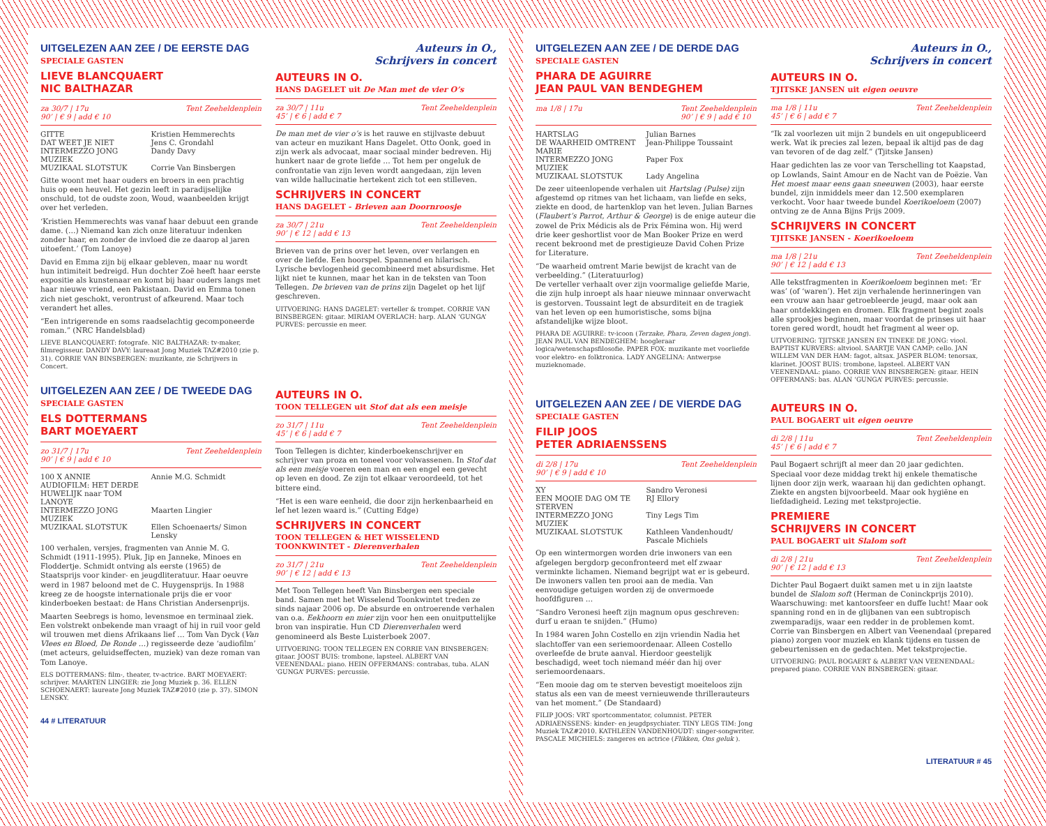UITGELEZEN AAN ZEE / DE EERSTE DAG
SPECIALE GASTEN
LIEVE BLANCQUAERT
NIC BALTHAZAR
za 30/7 | 17u
90’ | € 9 | add € 10 Tent Zeeheldenplein
GITTE Kristien Hemmerechts DAT WEET JE NIET Jens C. Grondahl INTERMEZZO JONG MUZIEK Dandy Davy MUZIKAAL SLOTSTUK Corrie Van Binsbergen
Gitte woont met haar ouders en broers in een prachtig huis op een heuvel. Het gezin leeft in paradijselijke onschuld, tot de oudste zoon, Woud, waanbeelden krijgt over het verleden.
‘Kristien Hemmerechts was vanaf haar debuut een grande dame. (…) Niemand kan zich onze literatuur indenken zonder haar, en zonder de invloed die ze daarop al jaren uitoefent.’ (Tom Lanoye)
David en Emma zijn bij elkaar gebleven, maar nu wordt hun intimiteit bedreigd. Hun dochter Zoë heeft haar eerste expositie als kunstenaar en komt bij haar ouders langs met haar nieuwe vriend, een Pakistaan. David en Emma tonen zich niet geschokt, verontrust of afkeurend. Maar toch verandert het alles.
“Een intrigerende en soms raadselachtig gecomponeerde roman.” (NRC Handelsblad)
LIEVE BLANCQUAERT: fotografe. NIC BALTHAZAR: tv-maker, filmregisseur. DANDY DAVY: laureaat Jong Muziek TAZ#2010 (zie p. 31). CORRIE VAN BINSBERGEN: muzikante, zie Schrijvers in Concert.
Auteurs in O.,
Schrijvers in concert
AUTEURS IN O.
HANS DAGELET uit De Man met de vier O’s
za 30/7 | 11u
45’ | € 6 | add € 7 Tent Zeeheldenplein
De man met de vier o’s is het rauwe en stijlvaste debuut van acteur en muzikant Hans Dagelet. Otto Oonk, goed in zijn werk als advocaat, maar sociaal minder bedreven. Hij hunkert naar de grote liefde … Tot hem per ongeluk de confrontatie van zijn leven wordt aangedaan, zijn leven van wilde hallucinatie hertekent zich tot een stilleven.
SCHRIJVERS IN CONCERT
HANS DAGELET - Brieven aan Doornroosje
za 30/7 | 21u
90’ | € 12 | add € 13 Tent Zeeheldenplein
Brieven van de prins over het leven, over verlangen en over de liefde. Een hoorspel. Spannend en hilarisch. Lyrische bevlogenheid gecombineerd met absurdisme. Het lijkt niet te kunnen, maar het kan in de teksten van Toon Tellegen. De brieven van de prins zijn Dagelet op het lijf geschreven.
UITVOERING: HANS DAGELET: verteller & trompet. CORRIE VAN BINSBERGEN: gitaar. MIRIAM OVERLACH: harp. ALAN ‘GUNGA’ PURVES: percussie en meer.
UITGELEZEN AAN ZEE / DE TWEEDE DAG
SPECIALE GASTEN
ELS DOTTERMANS
BART MOEYAERT
zo 31/7 | 17u
90’ | € 9 | add € 10 Tent Zeeheldenplein
100 X ANNIE Annie M.G. Schmidt AUDIOFILM: HET DERDE HUWELIJK naar TOM LANOYE INTERMEZZO JONG MUZIEK Maarten Lingier MUZIKAAL SLOTSTUK Ellen Schoenaerts/ Simon Lensky
100 verhalen, versjes, fragmenten van Annie M. G. Schmidt (1911-1995). Pluk, Jip en Janneke, Minoes en Floddertje. Schmidt ontving als eerste (1965) de Staatsprijs voor kinder- en jeugdliteratuur. Haar oeuvre werd in 1987 beloond met de C. Huygensprijs. In 1988 kreeg ze de hoogste internationale prijs die er voor kinderboeken bestaat: de Hans Christian Andersenprijs.
Maarten Seebregs is homo, levensmoe en terminaal ziek. Een volstrekt onbekende man vraagt of hij in ruil voor geld wil trouwen met diens Afrikaans lief … Tom Van Dyck (Van Vlees en Bloed, De Ronde …) regisseerde deze ‘audiofilm’ (met acteurs, geluidseffecten, muziek) van deze roman van Tom Lanoye.
ELS DOTTERMANS: film-, theater, tv-actrice. BART MOEYAERT: schrijver. MAARTEN LINGIER: zie Jong Muziek p. 36. ELLEN SCHOENAERT: laureate Jong Muziek TAZ#2010 (zie p. 37). SIMON LENSKY.
AUTEURS IN O.
TOON TELLEGEN uit Stof dat als een meisje
zo 31/7 | 11u
45’ | € 6 | add € 7 Tent Zeeheldenplein
Toon Tellegen is dichter, kinderboekenschrijver en schrijver van proza en toneel voor volwassenen. In Stof dat als een meisje voeren een man en een engel een gevecht op leven en dood. Ze zijn tot elkaar veroordeeld, tot het bittere eind.
“Het is een ware eenheid, die door zijn herkenbaarheid en lef het lezen waard is.” (Cutting Edge)
SCHRIJVERS IN CONCERT
TOON TELLEGEN & HET WISSELEND TOONKWINTET - Dierenverhalen
zo 31/7 | 21u
90’ | € 12 | add € 13 Tent Zeeheldenplein
Met Toon Tellegen heeft Van Binsbergen een speciale band. Samen met het Wisselend Toonkwintet treden ze sinds najaar 2006 op. De absurde en ontroerende verhalen van o.a. Eekhoorn en mier zijn voor hen een onuitputtelijke bron van inspiratie. Hun CD Dierenverhalen werd genomineerd als Beste Luisterboek 2007.
UITVOERING: TOON TELLEGEN EN CORRIE VAN BINSBERGEN: gitaar. JOOST BUIS: trombone, lapsteel. ALBERT VAN VEENENDAAL: piano. HEIN OFFERMANS: contrabas, tuba. ALAN ‘GUNGA’ PURVES: percussie.
44 # LITERATUUR
UITGELEZEN AAN ZEE / DE DERDE DAG
SPECIALE GASTEN
PHARA DE AGUIRRE
JEAN PAUL VAN BENDEGHEM
ma 1/8 | 17u Tent Zeeheldenplein
90’ | € 9 | add € 10
HARTSLAG Julian Barnes DE WAARHEID OMTRENT MARIE Jean-Philippe Toussaint INTERMEZZO JONG MUZIEK Paper Fox MUZIKAAL SLOTSTUK Lady Angelina
De zeer uiteenlopende verhalen uit Hartslag (Pulse) zijn afgestemd op ritmes van het lichaam, van liefde en seks, ziekte en dood, de hartenklop van het leven. Julian Barnes (Flaubert’s Parrot, Arthur & George) is de enige auteur die zowel de Prix Médicis als de Prix Fémina won. Hij werd drie keer geshortlist voor de Man Booker Prize en werd recent bekroond met de prestigieuze David Cohen Prize for Literature.
“De waarheid omtrent Marie bewijst de kracht van de verbeelding.” (Literatuurlog)
De verteller verhaalt over zijn voormalige geliefde Marie, die zijn hulp inroept als haar nieuwe minnaar onverwacht is gestorven. Toussaint legt de absurditeit en de tragiek van het leven op een humoristische, soms bijna afstandelijke wijze bloot.
PHARA DE AGUIRRE: tv-icoon (Terzake, Phara, Zeven dagen jong). JEAN PAUL VAN BENDEGHEM: hoogleraar logica/wetenschapsfilosofie. PAPER FOX: muzikante met voorliefde voor elektro- en folktronica. LADY ANGELINA: Antwerpse muzieknomade.
Auteurs in O.,
Schrijvers in concert
AUTEURS IN O.
TJITSKE JANSEN uit eigen oeuvre
ma 1/8 | 11u
45’ | € 6 | add € 7 Tent Zeeheldenplein
“Ik zal voorlezen uit mijn 2 bundels en uit ongepubliceerd werk. Wat ik precies zal lezen, bepaal ik altijd pas de dag van tevoren of de dag zelf.” (Tjitske Jansen)
Haar gedichten las ze voor van Terschelling tot Kaapstad, op Lowlands, Saint Amour en de Nacht van de Poëzie. Van Het moest maar eens gaan sneeuwen (2003), haar eerste bundel, zijn inmiddels meer dan 12.500 exemplaren verkocht. Voor haar tweede bundel Koerikoeloem (2007) ontving ze de Anna Bijns Prijs 2009.
SCHRIJVERS IN CONCERT
TJITSKE JANSEN - Koerikoeloem
ma 1/8 | 21u
90’ | € 12 | add € 13 Tent Zeeheldenplein
Alle tekstfragmenten in Koerikoeloem beginnen met: ‘Er was’ (of ‘waren’). Het zijn verhalende herinneringen van een vrouw aan haar getroebleerde jeugd, maar ook aan haar ontdekkingen en dromen. Elk fragment begint zoals alle sprookjes beginnen, maar voordat de prinses uit haar toren gered wordt, houdt het fragment al weer op.
UITVOERING: TJITSKE JANSEN EN TINEKE DE JONG: viool. BAPTIST KURVERS: altviool. SAARTJE VAN CAMP: cello. JAN WILLEM VAN DER HAM: fagot, altsax. JASPER BLOM: tenorsax, klarinet. JOOST BUIS: trombone, lapsteel. ALBERT VAN VEENENDAAL: piano. CORRIE VAN BINSBERGEN: gitaar. HEIN OFFERMANS: bas. ALAN ‘GUNGA’ PURVES: percussie.
UITGELEZEN AAN ZEE / DE VIERDE DAG
SPECIALE GASTEN
FILIP JOOS
PETER ADRIAENSSENS
di 2/8 | 17u
90’ | € 9 | add € 10 Tent Zeeheldenplein
XY Sandro Veronesi EEN MOOIE DAG OM TE STERVEN RJ Ellory INTERMEZZO JONG MUZIEK Tiny Legs Tim MUZIKAAL SLOTSTUK Kathleen Vandenhoudt/ Pascale Michiels
Op een wintermorgen worden drie inwoners van een afgelegen bergdorp geconfronteerd met elf zwaar verminkte lichamen. Niemand begrijpt wat er is gebeurd. De inwoners vallen ten prooi aan de media. Van eenvoudige getuigen worden zij de onvermoede hoofdfiguren …
“Sandro Veronesi heeft zijn magnum opus geschreven: durf u eraan te snijden.” (Humo)
In 1984 waren John Costello en zijn vriendin Nadia het slachtoffer van een seriemoordenaar. Alleen Costello overleefde de brute aanval. Hierdoor geestelijk beschadigd, weet toch niemand méér dan hij over seriemoordenaars.
“Een mooie dag om te sterven bevestigt moeiteloos zijn status als een van de meest vernieuwende thrillerauteurs van het moment.” (De Standaard)
FILIP JOOS: VRT sportcommentator, columnist. PETER ADRIAENSSENS: kinder- en jeugdpsychiater. TINY LEGS TIM: Jong Muziek TAZ#2010. KATHLEEN VANDENHOUDT: singer-songwriter. PASCALE MICHIELS: zangeres en actrice (Flikken, Ons geluk ).
AUTEURS IN O.
PAUL BOGAERT uit eigen oeuvre
di 2/8 | 11u
45’ | € 6 | add € 7 Tent Zeeheldenplein
Paul Bogaert schrijft al meer dan 20 jaar gedichten. Speciaal voor deze middag trekt hij enkele thematische lijnen door zijn werk, waaraan hij dan gedichten ophangt. Ziekte en angsten bijvoorbeeld. Maar ook hygiëne en liefdadigheid. Lezing met tekstprojectie.
PREMIERE
SCHRIJVERS IN CONCERT
PAUL BOGAERT uit Slalom soft
di 2/8 | 21u
90’ | € 12 | add € 13 Tent Zeeheldenplein
Dichter Paul Bogaert duikt samen met u in zijn laatste bundel de Slalom soft (Herman de Coninckprijs 2010). Waarschuwing: met kantoorsfeer en duffe lucht! Maar ook spanning rond en in de glijbanen van een subtropisch zwemparadijs, waar een redder in de problemen komt. Corrie van Binsbergen en Albert van Veenendaal (prepared piano) zorgen voor muziek en klank tijdens en tussen de gebeurtenissen en de gedachten. Met tekstprojectie.
UITVOERING: PAUL BOGAERT & ALBERT VAN VEENENDAAL: prepared piano. CORRIE VAN BINSBERGEN: gitaar.
LITERATUUR # 45